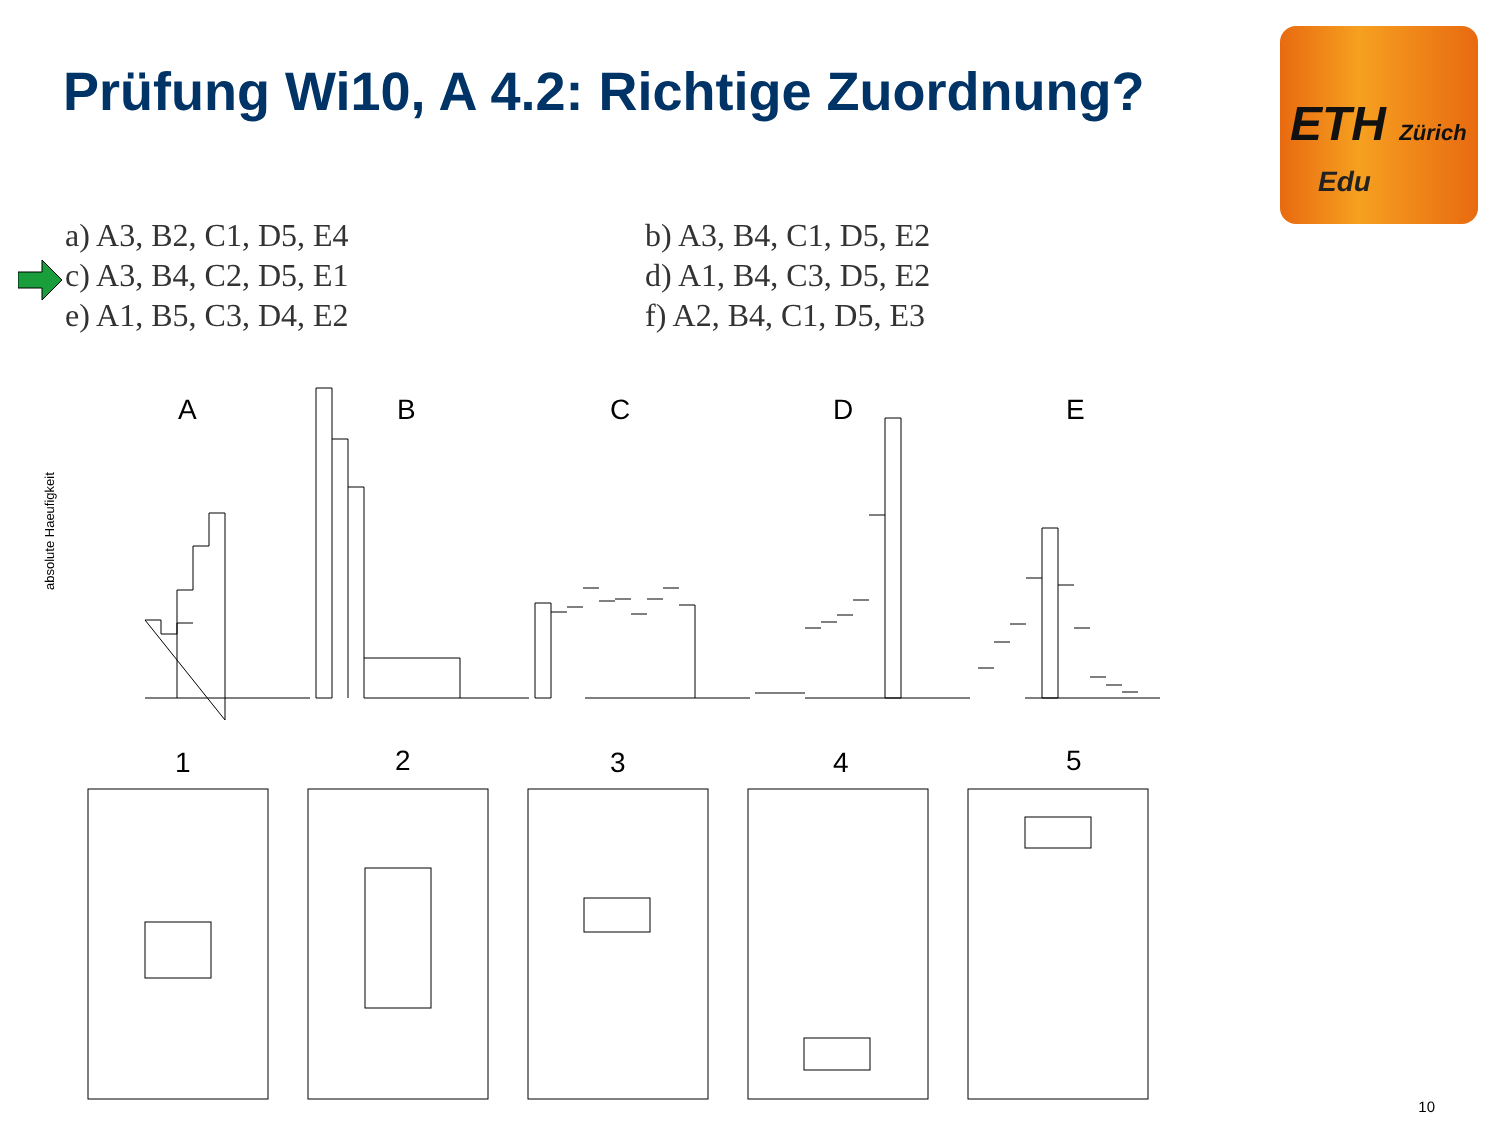Prüfung Wi10, A 4.2: Richtige Zuordnung?
ETH Zürich
Edu
a) A3, B2, C1, D5, E4
b) A3, B4, C1, D5, E2
c) A3, B4, C2, D5, E1
d) A1, B4, C3, D5, E2
e) A1, B5, C3, D4, E2
f) A2, B4, C1, D5, E3
A
B
C
D
E
1
2
3
4
5
absolute Haeufigkeit
10